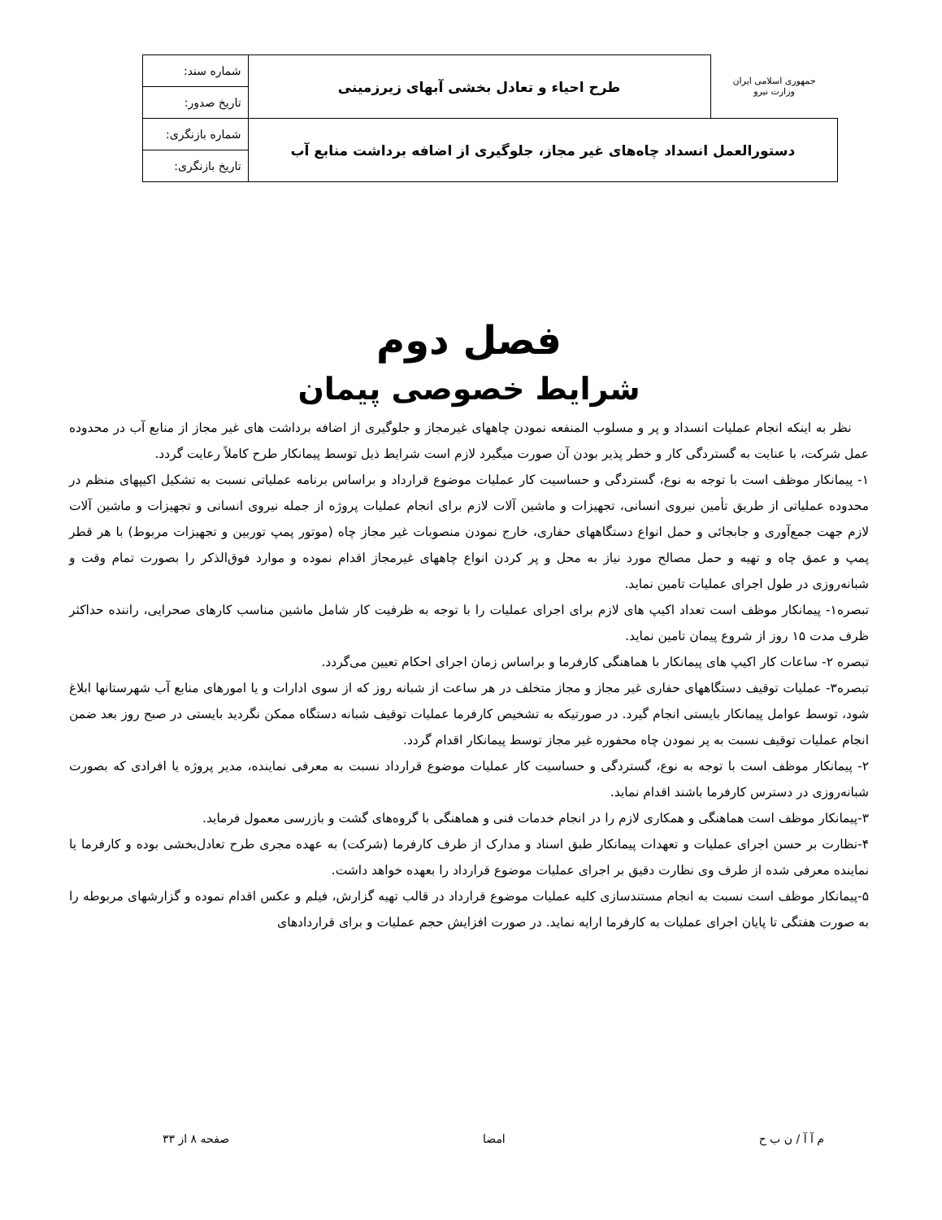| جمهوری اسلامی ایران وزارت نیرو | طرح احیاء و تعادل بخشی آبهای زیرزمینی | شماره سند: |
| | | تاریخ صدور: |
| دستورالعمل انسداد چاه‌های غیر مجاز، جلوگیری از اضافه برداشت منابع آب | | شماره بازنگری: |
| | | تاریخ بازنگری: |
فصل دوم
شرایط خصوصی پیمان
نظر به اینکه انجام عملیات انسداد و پر و مسلوب المنفعه نمودن چاههای غیرمجاز و جلوگیری از اضافه برداشت های غیر مجاز از منابع آب در محدوده عمل شرکت، با عنایت به گستردگی کار و خطر پذیر بودن آن صورت میگیرد لازم است شرایط ذیل توسط پیمانکار طرح کاملاً رعایت گردد.
۱- پیمانکار موظف است با توجه به نوع، گستردگی و حساسیت کار عملیات موضوع قرارداد و براساس برنامه عملیاتی نسبت به تشکیل اکیپهای منظم در محدوده عملیاتی از طریق تأمین نیروی انسانی، تجهیزات و ماشین آلات لازم برای انجام عملیات پروژه از جمله نیروی انسانی و تجهیزات و ماشین آلات لازم جهت جمع‌آوری و جابجائی و حمل انواع دستگاههای حفاری، خارج نمودن منصوبات غیر مجاز چاه (موتور پمپ توربین و تجهیزات مربوط) با هر قطر پمپ و عمق چاه و تهیه و حمل مصالح مورد نیاز به محل و پر کردن انواع چاههای غیرمجاز اقدام نموده و موارد فوق‌الذکر را بصورت تمام وقت و شبانه‌روزی در طول اجرای عملیات تامین نماید.
تبصره۱- پیمانکار موظف است تعداد اکیپ های لازم برای اجرای عملیات را با توجه به ظرفیت کار شامل ماشین مناسب کارهای صحرایی، راننده حداکثر ظرف مدت ۱۵ روز از شروع پیمان تامین نماید.
تبصره ۲- ساعات کار اکیپ های پیمانکار با هماهنگی کارفرما و براساس زمان اجرای احکام تعیین می‌گردد.
تبصره۳- عملیات توقیف دستگاههای حفاری غیر مجاز و مجاز متخلف در هر ساعت از شبانه روز که از سوی ادارات و یا امورهای منابع آب شهرستانها ابلاغ شود، توسط عوامل پیمانکار بایستی انجام گیرد. در صورتیکه به تشخیص کارفرما عملیات توقیف شبانه دستگاه ممکن نگردید بایستی در صبح روز بعد ضمن انجام عملیات توقیف نسبت به پر نمودن چاه محفوره غیر مجاز توسط پیمانکار اقدام گردد.
۲- پیمانکار موظف است با توجه به نوع، گستردگی و حساسیت کار عملیات موضوع قرارداد نسبت به معرفی نماینده، مدیر پروژه یا افرادی که بصورت شبانه‌روزی در دسترس کارفرما باشند اقدام نماید.
۳-پیمانکار موظف است هماهنگی و همکاری لازم را در انجام خدمات فنی و هماهنگی با گروه‌های گشت و بازرسی معمول فرماید.
۴-نظارت بر حسن اجرای عملیات و تعهدات پیمانکار طبق اسناد و مدارک از طرف کارفرما (شرکت) به عهده مجری طرح تعادل‌بخشی بوده و کارفرما یا نماینده معرفی شده از طرف وی نظارت دقیق بر اجرای عملیات موضوع قرارداد را بعهده خواهد داشت.
۵-پیمانکار موظف است نسبت به انجام مستندسازی کلیه عملیات موضوع قرارداد در قالب تهیه گزارش، فیلم و عکس اقدام نموده و گزارشهای مربوطه را به صورت هفتگی تا پایان اجرای عملیات به کارفرما ارایه نماید. در صورت افزایش حجم عملیات و برای قراردادهای
م آ آ / ن ب ح امضا صفحه ۸ از ۳۳